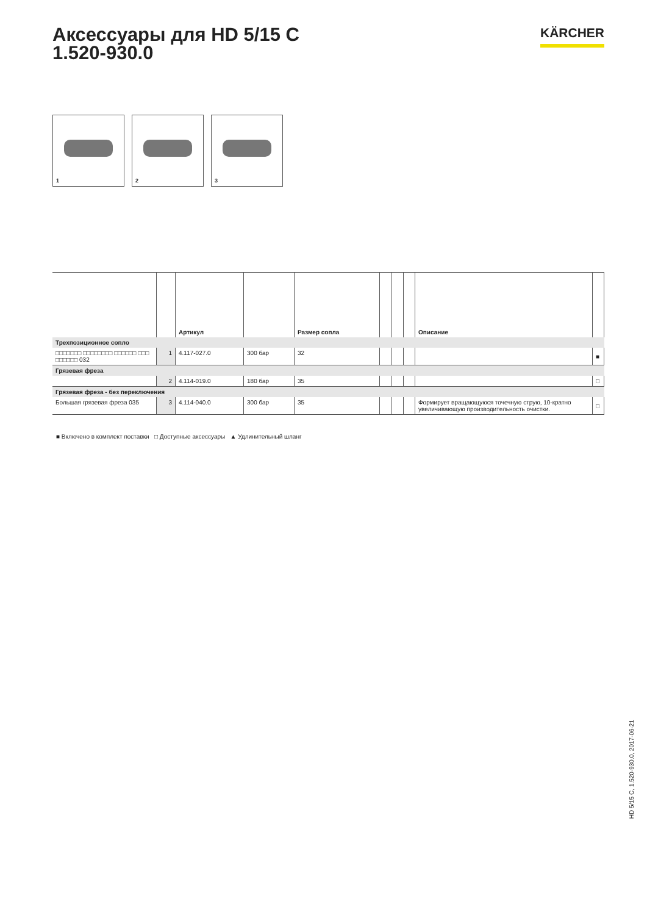Аксессуары для HD 5/15 C
1.520-930.0
KÄRCHER
1
2
3
| | | Артикул | | Размер сопла | | | | Описание | |
| --- | --- | --- | --- | --- | --- | --- | --- | --- | --- |
| Трехпозиционное сопло | | | | | | | | | |
| □□□□□□□ □□□□□□□□ □□□□□□ □□□ □□□□□□ 032 | 1 | 4.117-027.0 | 300 бар | 32 | | | | | ■ |
| Грязевая фреза | | | | | | | | | |
| | 2 | 4.114-019.0 | 180 бар | 35 | | | | | □ |
| Грязевая фреза - без переключения | | | | | | | | | |
| Большая грязевая фреза 035 | 3 | 4.114-040.0 | 300 бар | 35 | | | | Формирует вращающуюся точечную струю, 10-кратно увеличивающую производительность очистки. | □ |
■ Включено в комплект поставки □ Доступные аксессуары ▲ Удлинительный шланг
HD 5/15 C, 1.520-930.0, 2017-06-21